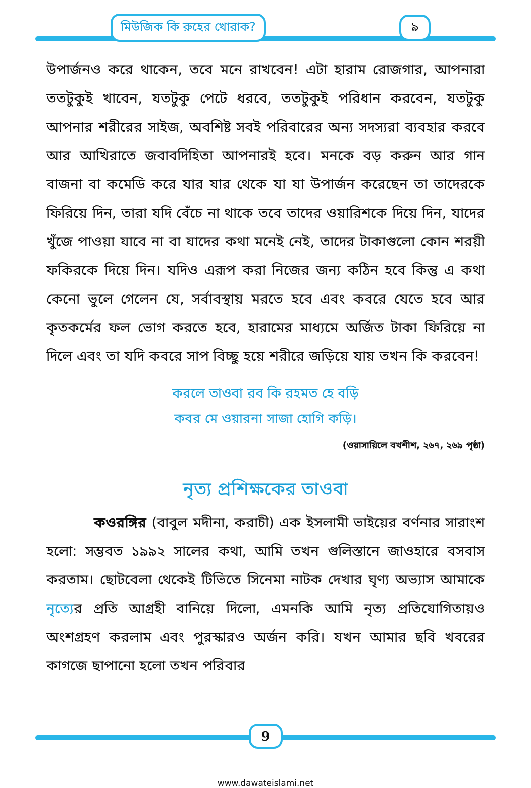মিউজিক কি রুহের খোরাক? ৯
উপার্জনও করে থাকেন, তবে মনে রাখবেন! এটা হারাম রোজগার, আপনারা ততটুকুই খাবেন, যতটুকু পেটে ধরবে, ততটুকুই পরিধান করবেন, যতটুকু আপনার শরীরের সাইজ, অবশিষ্ট সবই পরিবারের অন্য সদস্যরা ব্যবহার করবে আর আখিরাতে জবাবদিহিতা আপনারই হবে। মনকে বড় করুন আর গান বাজনা বা কমেডি করে যার যার থেকে যা যা উপার্জন করেছেন তা তাদেরকে ফিরিয়ে দিন, তারা যদি বেঁচে না থাকে তবে তাদের ওয়ারিশকে দিয়ে দিন, যাদের খুঁজে পাওয়া যাবে না বা যাদের কথা মনেই নেই, তাদের টাকাগুলো কোন শরয়ী ফকিরকে দিয়ে দিন। যদিও এরূপ করা নিজের জন্য কঠিন হবে কিন্তু এ কথা কেনো ভুলে গেলেন যে, সর্বাবস্থায় মরতে হবে এবং কবরে যেতে হবে আর কৃতকর্মের ফল ভোগ করতে হবে, হারামের মাধ্যমে অর্জিত টাকা ফিরিয়ে না দিলে এবং তা যদি কবরে সাপ বিচ্ছু হয়ে শরীরে জড়িয়ে যায় তখন কি করবেন!
করলে তাওবা রব কি রহমত হে বড়ি
কবর মে ওয়ারনা সাজা হোগি কড়ি।
(ওয়াসায়িলে বখশীশ, ২৬৭, ২৬৯ পৃষ্ঠা)
নৃত্য প্রশিক্ষকের তাওবা
কওরঙ্গির (বাবুল মদীনা, করাচী) এক ইসলামী ভাইয়ের বর্ণনার সারাংশ হলো: সম্ভবত ১৯৯২ সালের কথা, আমি তখন গুলিস্তানে জাওহারে বসবাস করতাম। ছোটবেলা থেকেই টিভিতে সিনেমা নাটক দেখার ঘৃণ্য অভ্যাস আমাকে নৃত্যের প্রতি আগ্রহী বানিয়ে দিলো, এমনকি আমি নৃত্য প্রতিযোগিতায়ও অংশগ্রহণ করলাম এবং পুরস্কারও অর্জন করি। যখন আমার ছবি খবরের কাগজে ছাপানো হলো তখন পরিবার
9
www.dawateislami.net